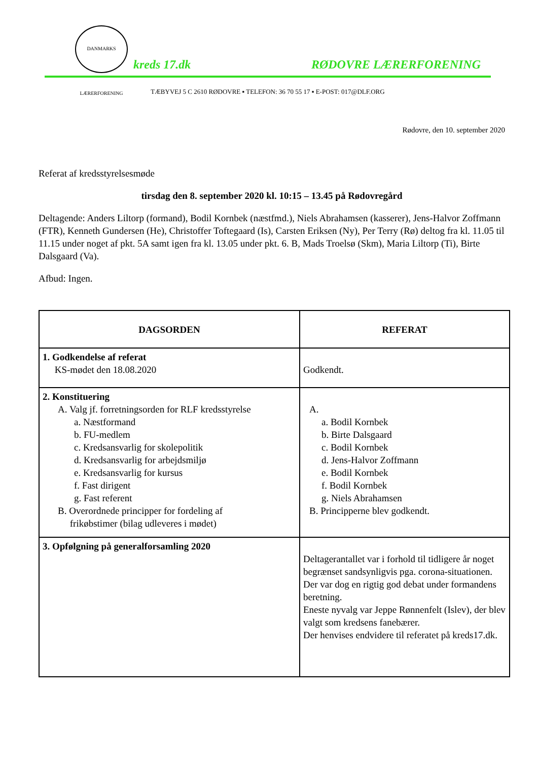DANMARKS LÆRERFORENING
kreds 17.dk RØDOVRE LÆRERFORENING
TÆBYVEJ 5 C 2610 RØDOVRE ▪ TELEFON: 36 70 55 17 ▪ E-POST: 017@DLF.ORG
Rødovre, den 10. september 2020
Referat af kredsstyrelsesmøde
tirsdag den 8. september 2020 kl. 10:15 – 13.45 på Rødovregård
Deltagende: Anders Liltorp (formand), Bodil Kornbek (næstfmd.), Niels Abrahamsen (kasserer), Jens-Halvor Zoffmann (FTR), Kenneth Gundersen (He), Christoffer Toftegaard (Is), Carsten Eriksen (Ny), Per Terry (Rø) deltog fra kl. 11.05 til 11.15 under noget af pkt. 5A samt igen fra kl. 13.05 under pkt. 6. B, Mads Troelsø (Skm), Maria Liltorp (Ti), Birte Dalsgaard (Va).
Afbud: Ingen.
| DAGSORDEN | REFERAT |
| --- | --- |
| 1. Godkendelse af referat KS-mødet den 18.08.2020 | Godkendt. |
| 2. Konstituering A. Valg jf. forretningsorden for RLF kredsstyrelse a. Næstformand b. FU-medlem c. Kredsansvarlig for skolepolitik d. Kredsansvarlig for arbejdsmiljø e. Kredsansvarlig for kursus f. Fast dirigent g. Fast referent B. Overordnede principper for fordeling af frikøbstimer (bilag udleveres i mødet) | A. a. Bodil Kornbek b. Birte Dalsgaard c. Bodil Kornbek d. Jens-Halvor Zoffmann e. Bodil Kornbek f. Bodil Kornbek g. Niels Abrahamsen B. Principperne blev godkendt. |
| 3. Opfølgning på generalforsamling 2020 | Deltagerantallet var i forhold til tidligere år noget begrænset sandsynligvis pga. corona-situationen. Der var dog en rigtig god debat under formandens beretning. Eneste nyvalg var Jeppe Rønnenfelt (Islev), der blev valgt som kredsens fanebærer. Der henvises endvidere til referatet på kreds17.dk. |